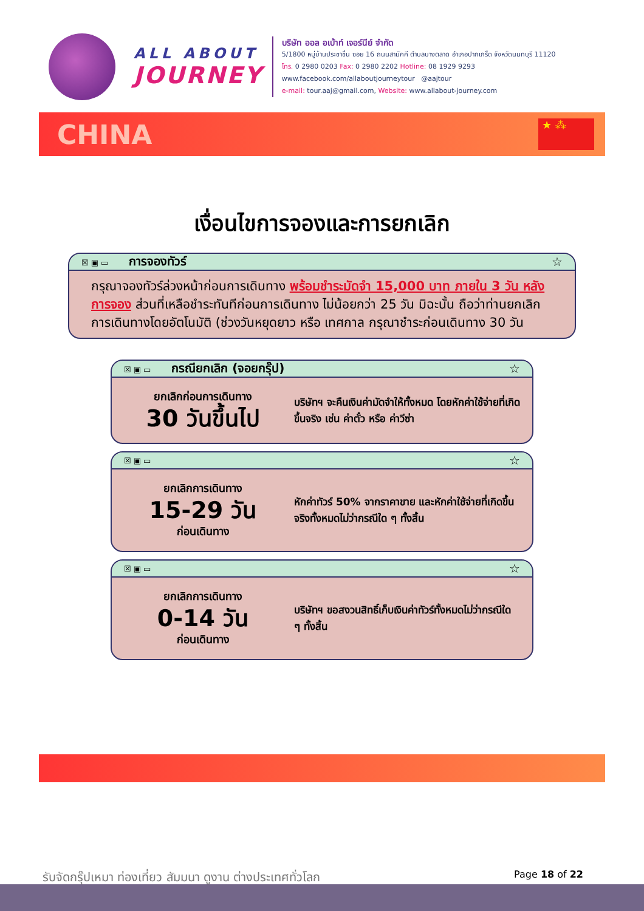ALL ABOUT
JOURNEY
บริษัท ออล อเบ้าท์ เจอร์นีย์ จำกัด
5/1800 หมู่บ้านประชาชื่น ซอย 16 ถนนสามัคคี ตำบลบางตลาด อำเภอปากเกร็ด จังหวัดนนทบุรี 11120
โทร. 0 2980 0203 Fax: 0 2980 2202 Hotline: 08 1929 9293
www.facebook.com/allaboutjourneytour @aajtour
e-mail: tour.aaj@gmail.com, Website: www.allabout-journey.com
CHINA
★ ⁂
เงื่อนไขการจองและการยกเลิก
☒▣▭ การจองทัวร์ ☆
กรุณาจองทัวร์ล่วงหน้าก่อนการเดินทาง พร้อมชำระมัดจำ 15,000 บาท ภายใน 3 วัน หลังการจอง ส่วนที่เหลือชำระทันทีก่อนการเดินทาง ไม่น้อยกว่า 25 วัน มิฉะนั้น ถือว่าท่านยกเลิกการเดินทางโดยอัตโนมัติ (ช่วงวันหยุดยาว หรือ เทศกาล กรุณาชำระก่อนเดินทาง 30 วัน
☒▣▭ กรณียกเลิก (จอยกรุ๊ป) ☆
ยกเลิกก่อนการเดินทาง
30 วันขึ้นไป
บริษัทฯ จะคืนเงินค่ามัดจำให้ทั้งหมด โดยหักค่าใช้จ่ายที่เกิดขึ้นจริง เช่น ค่าตั๋ว หรือ ค่าวีซ่า
☒▣▭ ☆
ยกเลิกการเดินทาง
15-29 วัน
ก่อนเดินทาง
หักค่าทัวร์ 50% จากราคาขาย และหักค่าใช้จ่ายที่เกิดขึ้นจริงทั้งหมดไม่ว่ากรณีใด ๆ ทั้งสิ้น
☒▣▭ ☆
ยกเลิกการเดินทาง
0-14 วัน
ก่อนเดินทาง
บริษัทฯ ขอสงวนสิทธิ์เก็บเงินค่าทัวร์ทั้งหมดไม่ว่ากรณีใด ๆ ทั้งสิ้น
รับจัดกรุ๊ปเหมา ท่องเที่ยว สัมมนา ดูงาน ต่างประเทศทั่วโลก Page 18 of 22